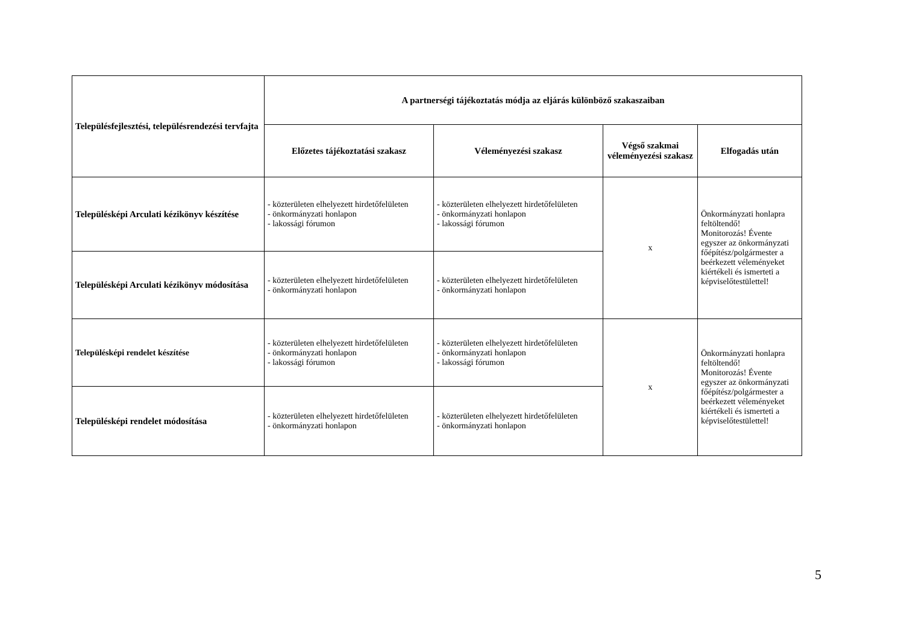| Településfejlesztési, településrendezési tervfajta | A partnerségi tájékoztatás módja az eljárás különböző szakaszaiban | | | |
| --- | --- | --- | --- | --- |
| | Előzetes tájékoztatási szakasz | Véleményezési szakasz | Végső szakmai véleményezési szakasz | Elfogadás után |
| Településképi Arculati kézikönyv készítése | - közterületen elhelyezett hirdetőfelületen - önkormányzati honlapon - lakossági fórumon | - közterületen elhelyezett hirdetőfelületen - önkormányzati honlapon - lakossági fórumon | x | Önkormányzati honlapra feltöltendő! Monitorozás! Évente egyszer az önkormányzati főépítész/polgármester a beérkezett véleményeket kiértékeli és ismerteti a képviselőtestülettel! |
| Településképi Arculati kézikönyv módosítása | - közterületen elhelyezett hirdetőfelületen - önkormányzati honlapon | - közterületen elhelyezett hirdetőfelületen - önkormányzati honlapon | | |
| Településképi rendelet készítése | - közterületen elhelyezett hirdetőfelületen - önkormányzati honlapon - lakossági fórumon | - közterületen elhelyezett hirdetőfelületen - önkormányzati honlapon - lakossági fórumon | x | Önkormányzati honlapra feltöltendő! Monitorozás! Évente egyszer az önkormányzati főépítész/polgármester a beérkezett véleményeket kiértékeli és ismerteti a képviselőtestülettel! |
| Településképi rendelet módosítása | - közterületen elhelyezett hirdetőfelületen - önkormányzati honlapon | - közterületen elhelyezett hirdetőfelületen - önkormányzati honlapon | | |
5